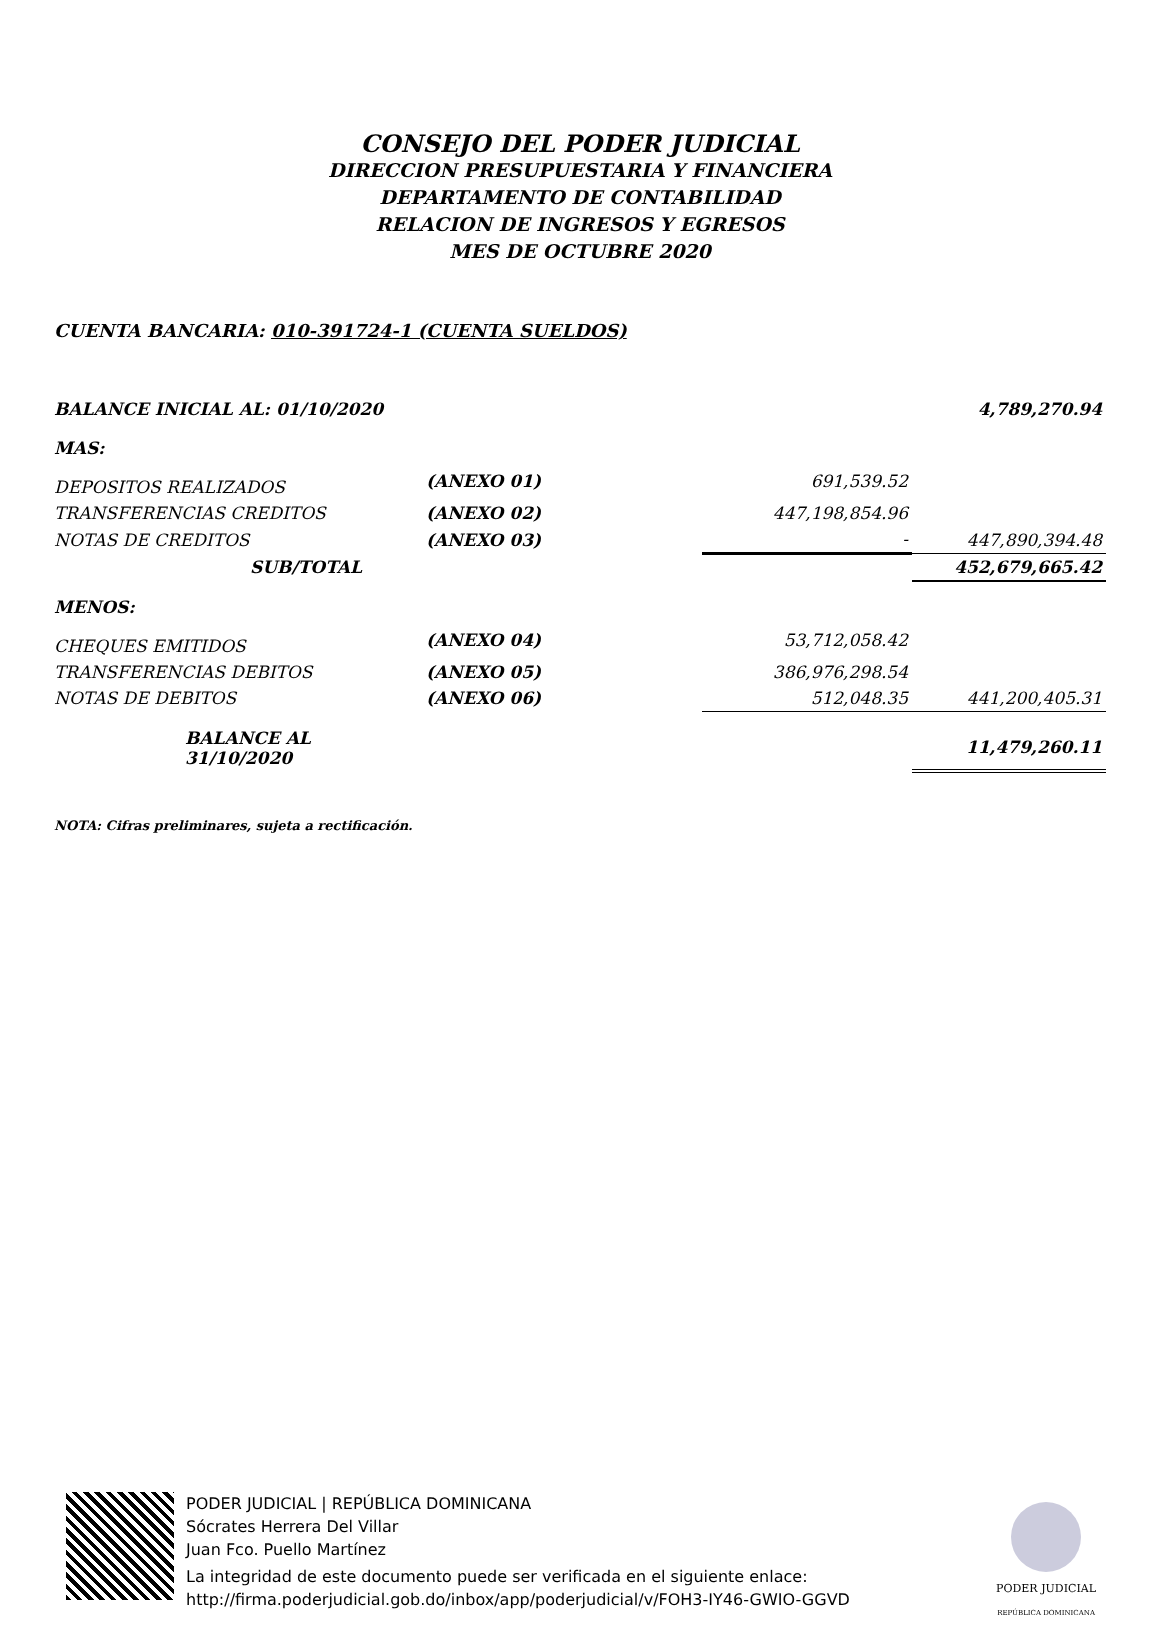CONSEJO DEL PODER JUDICIAL
DIRECCION PRESUPUESTARIA Y FINANCIERA
DEPARTAMENTO DE CONTABILIDAD
RELACION DE INGRESOS Y EGRESOS
MES DE OCTUBRE 2020
CUENTA BANCARIA: 010-391724-1 (CUENTA SUELDOS)
| BALANCE INICIAL AL: 01/10/2020 | | | 4,789,270.94 |
| MAS: | | | |
| DEPOSITOS REALIZADOS | (ANEXO 01) | 691,539.52 | |
| TRANSFERENCIAS CREDITOS | (ANEXO 02) | 447,198,854.96 | |
| NOTAS DE CREDITOS | (ANEXO 03) | - | 447,890,394.48 |
| SUB/TOTAL | | | 452,679,665.42 |
| MENOS: | | | |
| CHEQUES EMITIDOS | (ANEXO 04) | 53,712,058.42 | |
| TRANSFERENCIAS DEBITOS | (ANEXO 05) | 386,976,298.54 | |
| NOTAS DE DEBITOS | (ANEXO 06) | 512,048.35 | 441,200,405.31 |
| BALANCE AL 31/10/2020 | | | 11,479,260.11 |
NOTA: Cifras preliminares, sujeta a rectificación.
PODER JUDICIAL | REPÚBLICA DOMINICANA
Sócrates Herrera Del Villar
Juan Fco. Puello Martínez
La integridad de este documento puede ser verificada en el siguiente enlace:
http://firma.poderjudicial.gob.do/inbox/app/poderjudicial/v/FOH3-IY46-GWIO-GGVD
PODER JUDICIAL
REPÚBLICA DOMINICANA